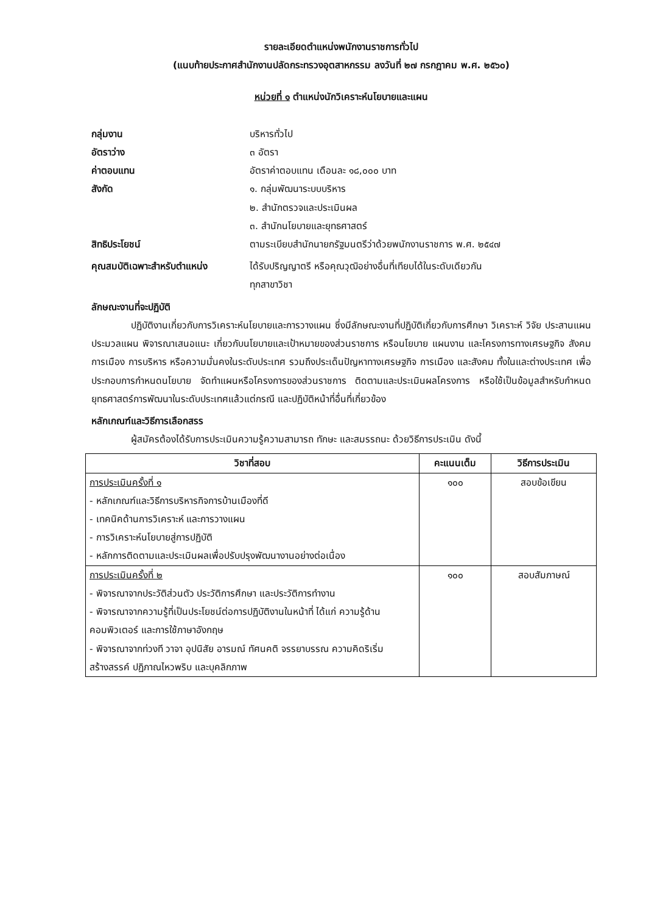รายละเอียดตำแหน่งพนักงานราชการทั่วไป
(แนบท้ายประกาศสำนักงานปลัดกระทรวงอุตสาหกรรม ลงวันที่ ๒๗ กรกฎาคม พ.ศ. ๒๕๖๐)
หน่วยที่ ๑ ตำแหน่งนักวิเคราะห์นโยบายและแผน
กลุ่มงาน บริหารทั่วไป
อัตราว่าง ๓ อัตรา
ค่าตอบแทน อัตราค่าตอบแทน เดือนละ ๑๘,๐๐๐ บาท
สังกัด ๑. กลุ่มพัฒนาระบบบริหาร
๒. สำนักตรวจและประเมินผล
๓. สำนักนโยบายและยุทธศาสตร์
สิทธิประโยชน์ ตามระเบียบสำนักนายกรัฐมนตรีว่าด้วยพนักงานราชการ พ.ศ. ๒๕๔๗
คุณสมบัติเฉพาะสำหรับตำแหน่ง ได้รับปริญญาตรี หรือคุณวุฒิอย่างอื่นที่เทียบได้ในระดับเดียวกัน
ทุกสาขาวิชา
ลักษณะงานที่จะปฏิบัติ
ปฏิบัติงานเกี่ยวกับการวิเคราะห์นโยบายและการวางแผน ซึ่งมีลักษณะงานที่ปฏิบัติเกี่ยวกับการศึกษา วิเคราะห์ วิจัย ประสานแผน ประมวลแผน พิจารณาเสนอแนะ เกี่ยวกับนโยบายและเป้าหมายของส่วนราชการ หรือนโยบาย แผนงาน และโครงการทางเศรษฐกิจ สังคม การเมือง การบริหาร หรือความมั่นคงในระดับประเทศ รวมถึงประเด็นปัญหาทางเศรษฐกิจ การเมือง และสังคม ทั้งในและต่างประเทศ เพื่อประกอบการกำหนดนโยบาย จัดทำแผนหรือโครงการของส่วนราชการ ติดตามและประเมินผลโครงการ หรือใช้เป็นข้อมูลสำหรับกำหนดยุทธศาสตร์การพัฒนาในระดับประเทศแล้วแต่กรณี และปฏิบัติหน้าที่อื่นที่เกี่ยวข้อง
หลักเกณฑ์และวิธีการเลือกสรร
ผู้สมัครต้องได้รับการประเมินความรู้ความสามารถ ทักษะ และสมรรถนะ ด้วยวิธีการประเมิน ดังนี้
| วิชาที่สอบ | คะแนนเต็ม | วิธีการประเมิน |
| --- | --- | --- |
| การประเมินครั้งที่ ๑ - หลักเกณฑ์และวิธีการบริหารกิจการบ้านเมืองที่ดี - เทคนิคด้านการวิเคราะห์ และการวางแผน - การวิเคราะห์นโยบายสู่การปฏิบัติ - หลักการติดตามและประเมินผลเพื่อปรับปรุงพัฒนางานอย่างต่อเนื่อง | ๑๐๐ | สอบข้อเขียน |
| การประเมินครั้งที่ ๒ - พิจารณาจากประวัติส่วนตัว ประวัติการศึกษา และประวัติการทำงาน - พิจารณาจากความรู้ที่เป็นประโยชน์ต่อการปฏิบัติงานในหน้าที่ ได้แก่ ความรู้ด้านคอมพิวเตอร์ และการใช้ภาษาอังกฤษ - พิจารณาจากท่วงที วาจา อุปนิสัย อารมณ์ ทัศนคติ จรรยาบรรณ ความคิดริเริ่มสร้างสรรค์ ปฏิภาณไหวพริบ และบุคลิกภาพ | ๑๐๐ | สอบสัมภาษณ์ |